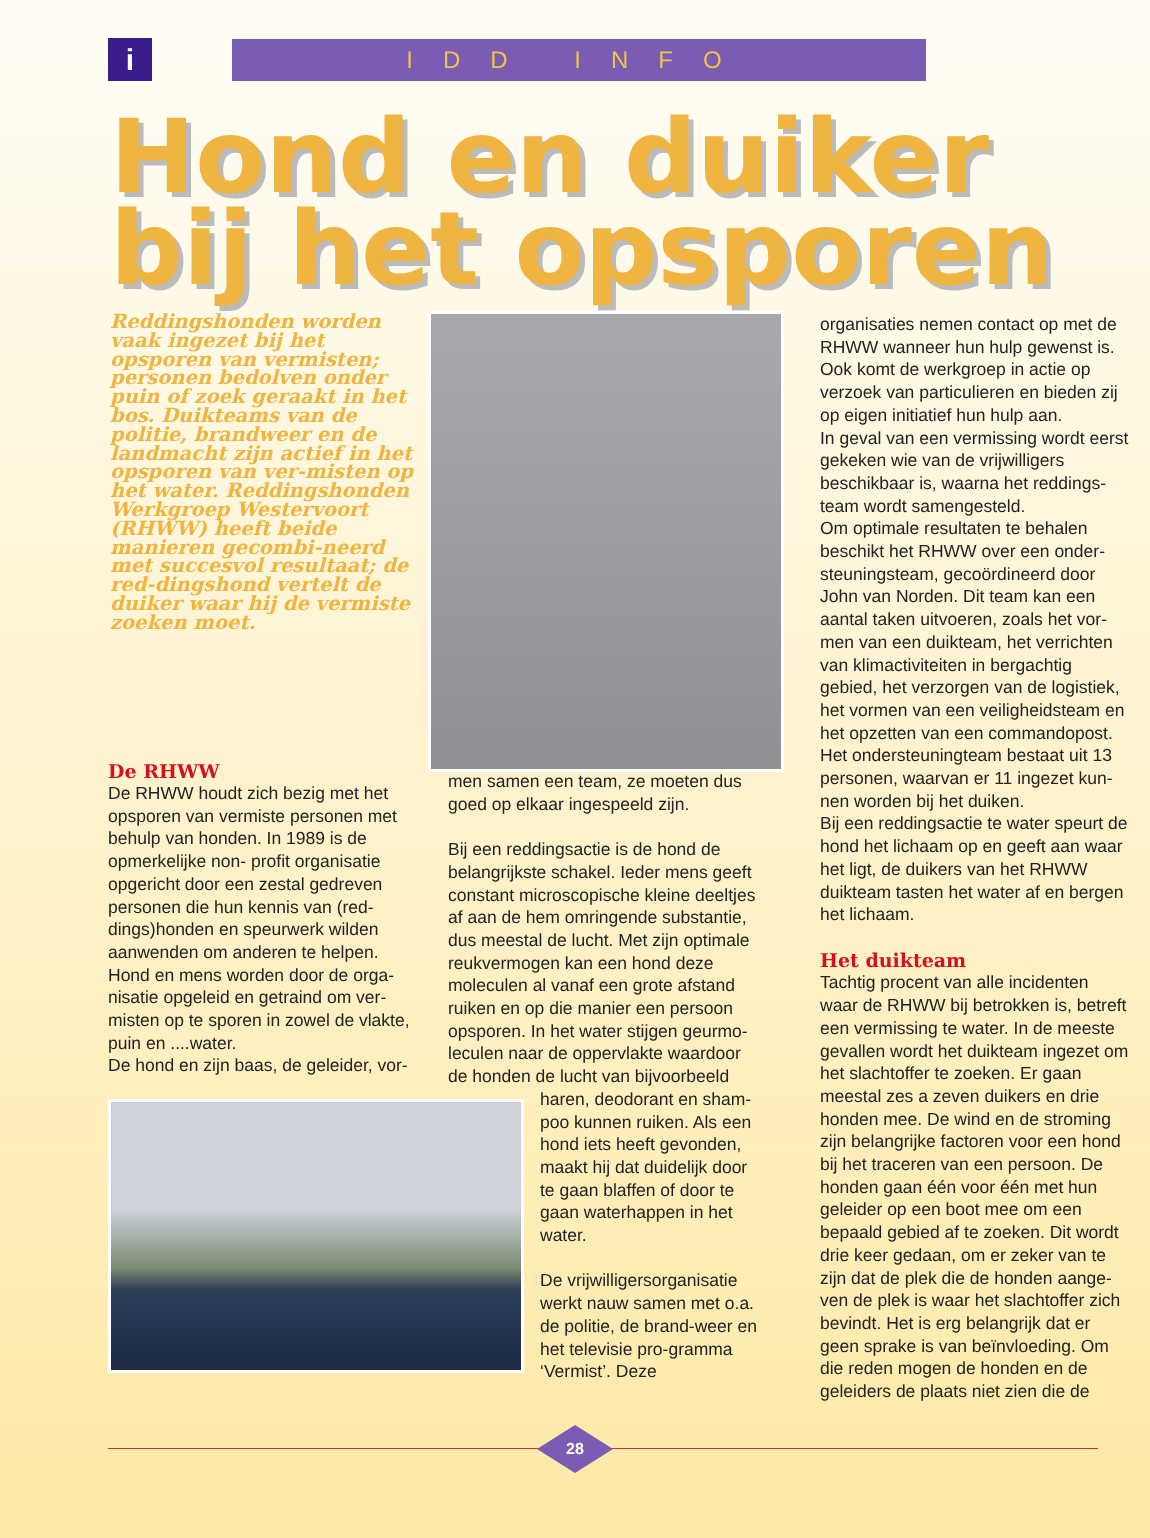i
IDD INFO
Hond en duiker
bij het opsporen
Reddingshonden worden vaak ingezet bij het opsporen van vermisten; personen bedolven onder puin of zoek geraakt in het bos. Duikteams van de politie, brandweer en de landmacht zijn actief in het opsporen van ver-misten op het water. Reddingshonden Werkgroep Westervoort (RHWW) heeft beide manieren gecombi-neerd met succesvol resultaat; de red-dingshond vertelt de duiker waar hij de vermiste zoeken moet.
De RHWW
De RHWW houdt zich bezig met het opsporen van vermiste personen met behulp van honden. In 1989 is de opmerkelijke non- profit organisatie opgericht door een zestal gedreven personen die hun kennis van (red-dings)honden en speurwerk wilden aanwenden om anderen te helpen. Hond en mens worden door de orga-nisatie opgeleid en getraind om ver-misten op te sporen in zowel de vlakte, puin en ....water.
De hond en zijn baas, de geleider, vor-
men samen een team, ze moeten dus goed op elkaar ingespeeld zijn.
Bij een reddingsactie is de hond de belangrijkste schakel. Ieder mens geeft constant microscopische kleine deeltjes af aan de hem omringende substantie, dus meestal de lucht. Met zijn optimale reukvermogen kan een hond deze moleculen al vanaf een grote afstand ruiken en op die manier een persoon opsporen. In het water stijgen geurmo-leculen naar de oppervlakte waardoor de honden de lucht van bijvoorbeeld
haren, deodorant en sham-poo kunnen ruiken. Als een hond iets heeft gevonden, maakt hij dat duidelijk door te gaan blaffen of door te gaan waterhappen in het water.
De vrijwilligersorganisatie werkt nauw samen met o.a. de politie, de brand-weer en het televisie pro-gramma ‘Vermist’. Deze
organisaties nemen contact op met de RHWW wanneer hun hulp gewenst is. Ook komt de werkgroep in actie op verzoek van particulieren en bieden zij op eigen initiatief hun hulp aan.
In geval van een vermissing wordt eerst gekeken wie van de vrijwilligers beschikbaar is, waarna het reddings-team wordt samengesteld.
Om optimale resultaten te behalen beschikt het RHWW over een onder-steuningsteam, gecoördineerd door John van Norden. Dit team kan een aantal taken uitvoeren, zoals het vor-men van een duikteam, het verrichten van klimactiviteiten in bergachtig gebied, het verzorgen van de logistiek, het vormen van een veiligheidsteam en het opzetten van een commandopost. Het ondersteuningteam bestaat uit 13 personen, waarvan er 11 ingezet kun-nen worden bij het duiken.
Bij een reddingsactie te water speurt de hond het lichaam op en geeft aan waar het ligt, de duikers van het RHWW duikteam tasten het water af en bergen het lichaam.
Het duikteam
Tachtig procent van alle incidenten waar de RHWW bij betrokken is, betreft een vermissing te water. In de meeste gevallen wordt het duikteam ingezet om het slachtoffer te zoeken. Er gaan meestal zes a zeven duikers en drie honden mee. De wind en de stroming zijn belangrijke factoren voor een hond bij het traceren van een persoon. De honden gaan één voor één met hun geleider op een boot mee om een bepaald gebied af te zoeken. Dit wordt drie keer gedaan, om er zeker van te zijn dat de plek die de honden aange-ven de plek is waar het slachtoffer zich bevindt. Het is erg belangrijk dat er geen sprake is van beïnvloeding. Om die reden mogen de honden en de geleiders de plaats niet zien die de
28